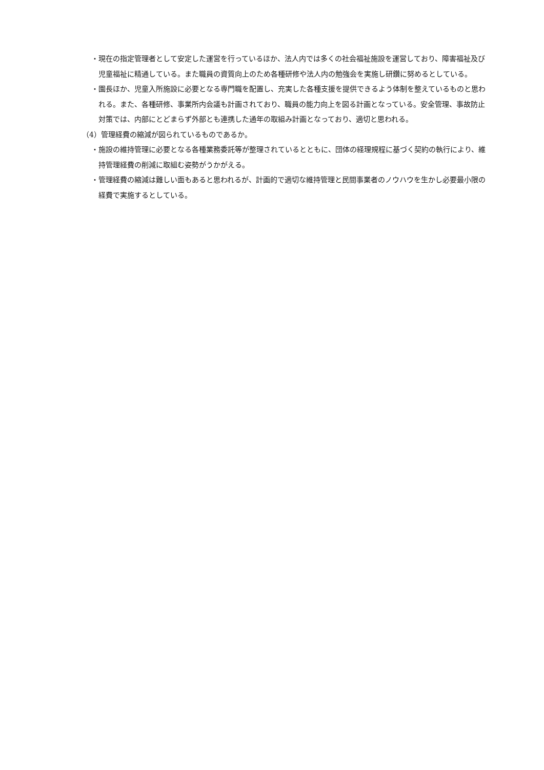・現在の指定管理者として安定した運営を行っているほか、法人内では多くの社会福祉施設を運営しており、障害福祉及び児童福祉に精通している。また職員の資質向上のため各種研修や法人内の勉強会を実施し研鑽に努めるとしている。
・園長ほか、児童入所施設に必要となる専門職を配置し、充実した各種支援を提供できるよう体制を整えているものと思われる。また、各種研修、事業所内会議も計画されており、職員の能力向上を図る計画となっている。安全管理、事故防止対策では、内部にとどまらず外部とも連携した通年の取組み計画となっており、適切と思われる。
（4）管理経費の縮減が図られているものであるか。
・施設の維持管理に必要となる各種業務委託等が整理されているとともに、団体の経理規程に基づく契約の執行により、維持管理経費の削減に取組む姿勢がうかがえる。
・管理経費の縮減は難しい面もあると思われるが、計画的で適切な維持管理と民間事業者のノウハウを生かし必要最小限の経費で実施するとしている。